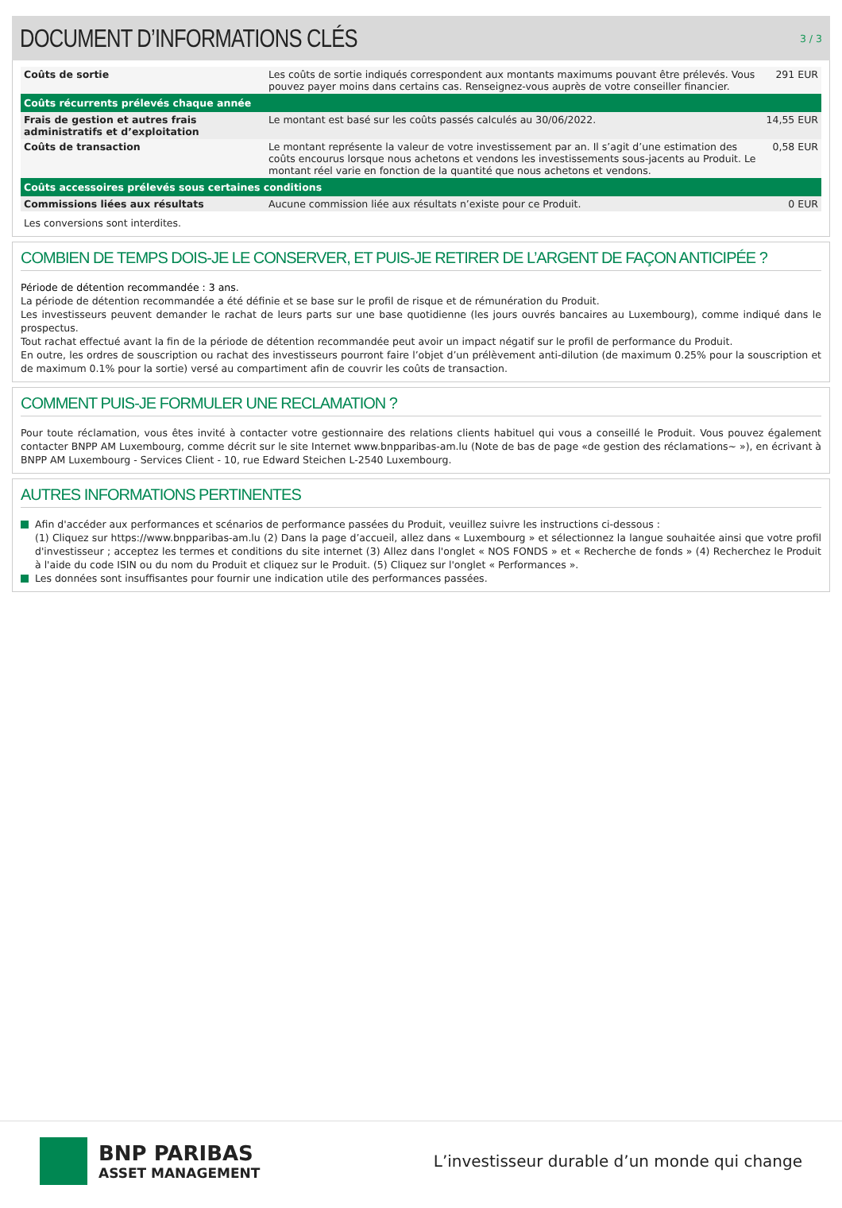DOCUMENT D’INFORMATIONS CLÉS
3 / 3
| Coûts de sortie | Les coûts de sortie indiqués correspondent aux montants maximums pouvant être prélevés. Vous pouvez payer moins dans certains cas. Renseignez-vous auprès de votre conseiller financier. | 291 EUR |
| Coûts récurrents prélevés chaque année | | |
| Frais de gestion et autres frais administratifs et d’exploitation | Le montant est basé sur les coûts passés calculés au 30/06/2022. | 14,55 EUR |
| Coûts de transaction | Le montant représente la valeur de votre investissement par an. Il s’agit d’une estimation des coûts encourus lorsque nous achetons et vendons les investissements sous-jacents au Produit. Le montant réel varie en fonction de la quantité que nous achetons et vendons. | 0,58 EUR |
| Coûts accessoires prélevés sous certaines conditions | | |
| Commissions liées aux résultats | Aucune commission liée aux résultats n’existe pour ce Produit. | 0 EUR |
Les conversions sont interdites.
COMBIEN DE TEMPS DOIS-JE LE CONSERVER, ET PUIS-JE RETIRER DE L’ARGENT DE FAÇON ANTICIPÉE ?
Période de détention recommandée : 3 ans.
La période de détention recommandée a été définie et se base sur le profil de risque et de rémunération du Produit.
Les investisseurs peuvent demander le rachat de leurs parts sur une base quotidienne (les jours ouvrés bancaires au Luxembourg), comme indiqué dans le prospectus.
Tout rachat effectué avant la fin de la période de détention recommandée peut avoir un impact négatif sur le profil de performance du Produit.
En outre, les ordres de souscription ou rachat des investisseurs pourront faire l’objet d’un prélèvement anti-dilution (de maximum 0.25% pour la souscription et de maximum 0.1% pour la sortie) versé au compartiment afin de couvrir les coûts de transaction.
COMMENT PUIS-JE FORMULER UNE RECLAMATION ?
Pour toute réclamation, vous êtes invité à contacter votre gestionnaire des relations clients habituel qui vous a conseillé le Produit. Vous pouvez également contacter BNPP AM Luxembourg, comme décrit sur le site Internet www.bnpparibas-am.lu (Note de bas de page «de gestion des réclamations~ »), en écrivant à BNPP AM Luxembourg - Services Client - 10, rue Edward Steichen L-2540 Luxembourg.
AUTRES INFORMATIONS PERTINENTES
Afin d'accéder aux performances et scénarios de performance passées du Produit, veuillez suivre les instructions ci-dessous :
(1) Cliquez sur https://www.bnpparibas-am.lu (2) Dans la page d’accueil, allez dans « Luxembourg » et sélectionnez la langue souhaitée ainsi que votre profil d'investisseur ; acceptez les termes et conditions du site internet (3) Allez dans l'onglet « NOS FONDS » et « Recherche de fonds » (4) Recherchez le Produit à l'aide du code ISIN ou du nom du Produit et cliquez sur le Produit. (5) Cliquez sur l'onglet « Performances ».
Les données sont insuffisantes pour fournir une indication utile des performances passées.
BNP PARIBAS
ASSET MANAGEMENT
L’investisseur durable d’un monde qui change